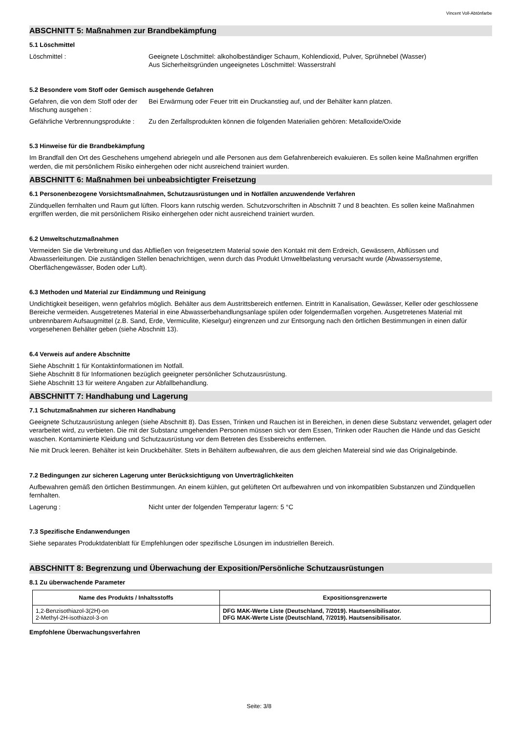Vincent Voll-Abtönfarbe
ABSCHNITT 5: Maßnahmen zur Brandbekämpfung
5.1 Löschmittel
Löschmittel : Geeignete Löschmittel: alkoholbeständiger Schaum, Kohlendioxid, Pulver, Sprühnebel (Wasser)
Aus Sicherheitsgründen ungeeignetes Löschmittel: Wasserstrahl
5.2 Besondere vom Stoff oder Gemisch ausgehende Gefahren
Gefahren, die von dem Stoff oder der Mischung ausgehen :
Bei Erwärmung oder Feuer tritt ein Druckanstieg auf, und der Behälter kann platzen.
Gefährliche Verbrennungsprodukte :
Zu den Zerfallsprodukten können die folgenden Materialien gehören: Metalloxide/Oxide
5.3 Hinweise für die Brandbekämpfung
Im Brandfall den Ort des Geschehens umgehend abriegeln und alle Personen aus dem Gefahrenbereich evakuieren. Es sollen keine Maßnahmen ergriffen werden, die mit persönlichem Risiko einhergehen oder nicht ausreichend trainiert wurden.
ABSCHNITT 6: Maßnahmen bei unbeabsichtigter Freisetzung
6.1 Personenbezogene Vorsichtsmaßnahmen, Schutzausrüstungen und in Notfällen anzuwendende Verfahren
Zündquellen fernhalten und Raum gut lüften. Floors kann rutschig werden. Schutzvorschriften in Abschnitt 7 und 8 beachten. Es sollen keine Maßnahmen ergriffen werden, die mit persönlichem Risiko einhergehen oder nicht ausreichend trainiert wurden.
6.2 Umweltschutzmaßnahmen
Vermeiden Sie die Verbreitung und das Abfließen von freigesetztem Material sowie den Kontakt mit dem Erdreich, Gewässern, Abflüssen und Abwasserleitungen. Die zuständigen Stellen benachrichtigen, wenn durch das Produkt Umweltbelastung verursacht wurde (Abwassersysteme, Oberflächengewässer, Boden oder Luft).
6.3 Methoden und Material zur Eindämmung und Reinigung
Undichtigkeit beseitigen, wenn gefahrlos möglich. Behälter aus dem Austrittsbereich entfernen. Eintritt in Kanalisation, Gewässer, Keller oder geschlossene Bereiche vermeiden. Ausgetretenes Material in eine Abwasserbehandlungsanlage spülen oder folgendermaßen vorgehen. Ausgetretenes Material mit unbrennbarem Aufsaugmittel (z.B. Sand, Erde, Vermiculite, Kieselgur) eingrenzen und zur Entsorgung nach den örtlichen Bestimmungen in einen dafür vorgesehenen Behälter geben (siehe Abschnitt 13).
6.4 Verweis auf andere Abschnitte
Siehe Abschnitt 1 für Kontaktinformationen im Notfall.
Siehe Abschnitt 8 für Informationen bezüglich geeigneter persönlicher Schutzausrüstung.
Siehe Abschnitt 13 für weitere Angaben zur Abfallbehandlung.
ABSCHNITT 7: Handhabung und Lagerung
7.1 Schutzmaßnahmen zur sicheren Handhabung
Geeignete Schutzausrüstung anlegen (siehe Abschnitt 8). Das Essen, Trinken und Rauchen ist in Bereichen, in denen diese Substanz verwendet, gelagert oder verarbeitet wird, zu verbieten. Die mit der Substanz umgehenden Personen müssen sich vor dem Essen, Trinken oder Rauchen die Hände und das Gesicht waschen. Kontaminierte Kleidung und Schutzausrüstung vor dem Betreten des Essbereichs entfernen.
Nie mit Druck leeren. Behälter ist kein Druckbehälter. Stets in Behältern aufbewahren, die aus dem gleichen Matereial sind wie das Originalgebinde.
7.2 Bedingungen zur sicheren Lagerung unter Berücksichtigung von Unverträglichkeiten
Aufbewahren gemäß den örtlichen Bestimmungen. An einem kühlen, gut gelüfteten Ort aufbewahren und von inkompatiblen Substanzen und Zündquellen fernhalten.
Lagerung : Nicht unter der folgenden Temperatur lagern: 5 °C
7.3 Spezifische Endanwendungen
Siehe separates Produktdatenblatt für Empfehlungen oder spezifische Lösungen im industriellen Bereich.
ABSCHNITT 8: Begrenzung und Überwachung der Exposition/Persönliche Schutzausrüstungen
8.1 Zu überwachende Parameter
| Name des Produkts / Inhaltsstoffs | Expositionsgrenzwerte |
| --- | --- |
| 1,2-Benzisothiazol-3(2H)-on 2-Methyl-2H-isothiazol-3-on | DFG MAK-Werte Liste (Deutschland, 7/2019). Hautsensibilisator. DFG MAK-Werte Liste (Deutschland, 7/2019). Hautsensibilisator. |
Empfohlene Überwachungsverfahren
Seite: 3/8